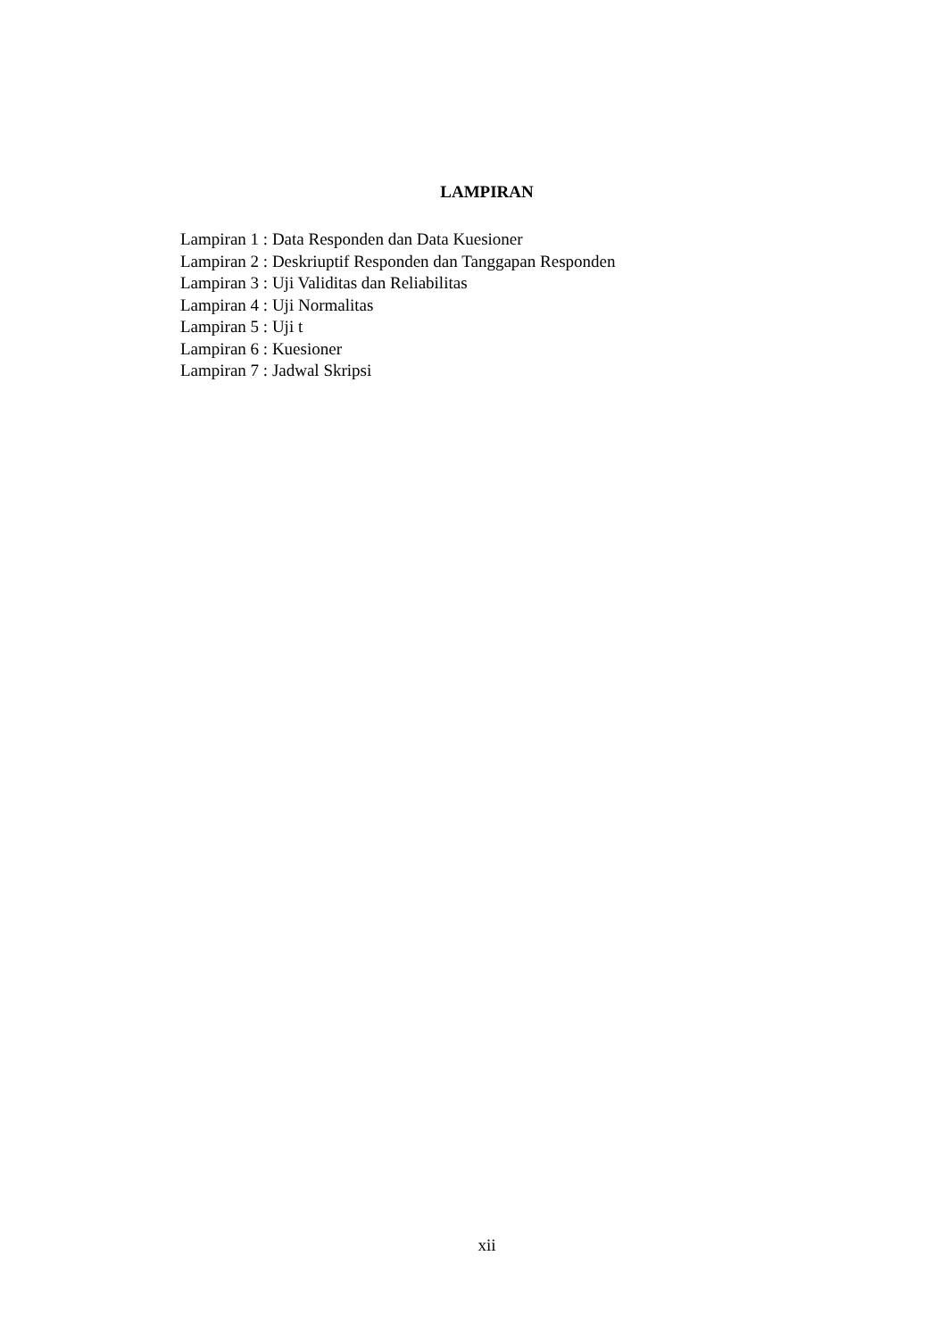LAMPIRAN
Lampiran 1 : Data Responden dan Data Kuesioner
Lampiran 2 : Deskriuptif Responden dan Tanggapan Responden
Lampiran 3 : Uji Validitas dan Reliabilitas
Lampiran 4 : Uji Normalitas
Lampiran 5 : Uji t
Lampiran 6 : Kuesioner
Lampiran 7 : Jadwal Skripsi
xii